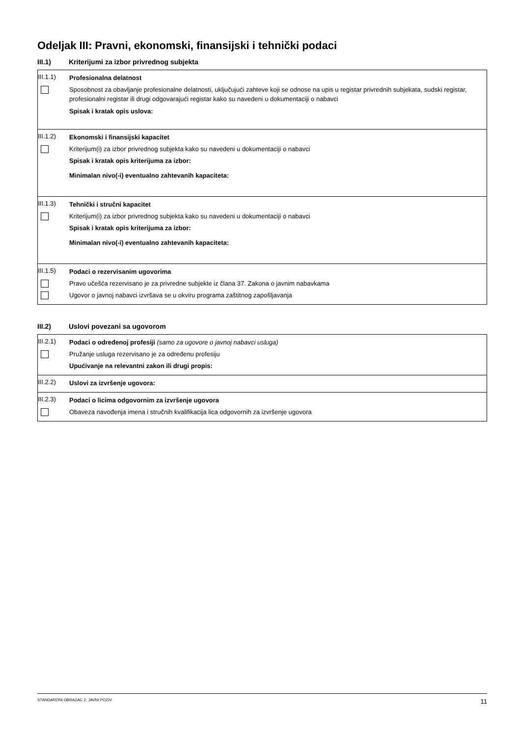Odeljak III: Pravni, ekonomski, finansijski i tehnički podaci
III.1) Kriterijumi za izbor privrednog subjekta
III.1.1)
Profesionalna delatnost
Sposobnost za obavljanje profesionalne delatnosti, uključujući zahteve koji se odnose na upis u registar privrednih subjekata, sudski registar, profesionalni registar ili drugi odgovarajući registar kako su navedeni u dokumentaciji o nabavci
Spisak i kratak opis uslova:
III.1.2)
Ekonomski i finansijski kapacitet
Kriterijum(i) za izbor privrednog subjekta kako su navedeni u dokumentaciji o nabavci
Spisak i kratak opis kriterijuma za izbor:
Minimalan nivo(-i) eventualno zahtevanih kapaciteta:
III.1.3)
Tehnički i stručni kapacitet
Kriterijum(i) za izbor privrednog subjekta kako su navedeni u dokumentaciji o nabavci
Spisak i kratak opis kriterijuma za izbor:
Minimalan nivo(-i) eventualno zahtevanih kapaciteta:
III.1.5)
Podaci o rezervisanim ugovorima
Pravo učešća rezervisano je za privredne subjekte iz člana 37. Zakona o javnim nabavkama
Ugovor o javnoj nabavci izvršava se u okviru programa zaštitnog zapošljavanja
III.2) Uslovi povezani sa ugovorom
III.2.1)
Podaci o određenoj profesiji (samo za ugovore o javnoj nabavci usluga)
Pružanje usluga rezervisano je za određenu profesiju
Upućivanje na relevantni zakon ili drugi propis:
III.2.2)
Uslovi za izvršenje ugovora:
III.2.3)
Podaci o licima odgovornim za izvršenje ugovora
Obaveza navođenja imena i stručnih kvalifikacija lica odgovornih za izvršenje ugovora
STANDARDNI OBRAZAC 2: JAVNI POZIV 11